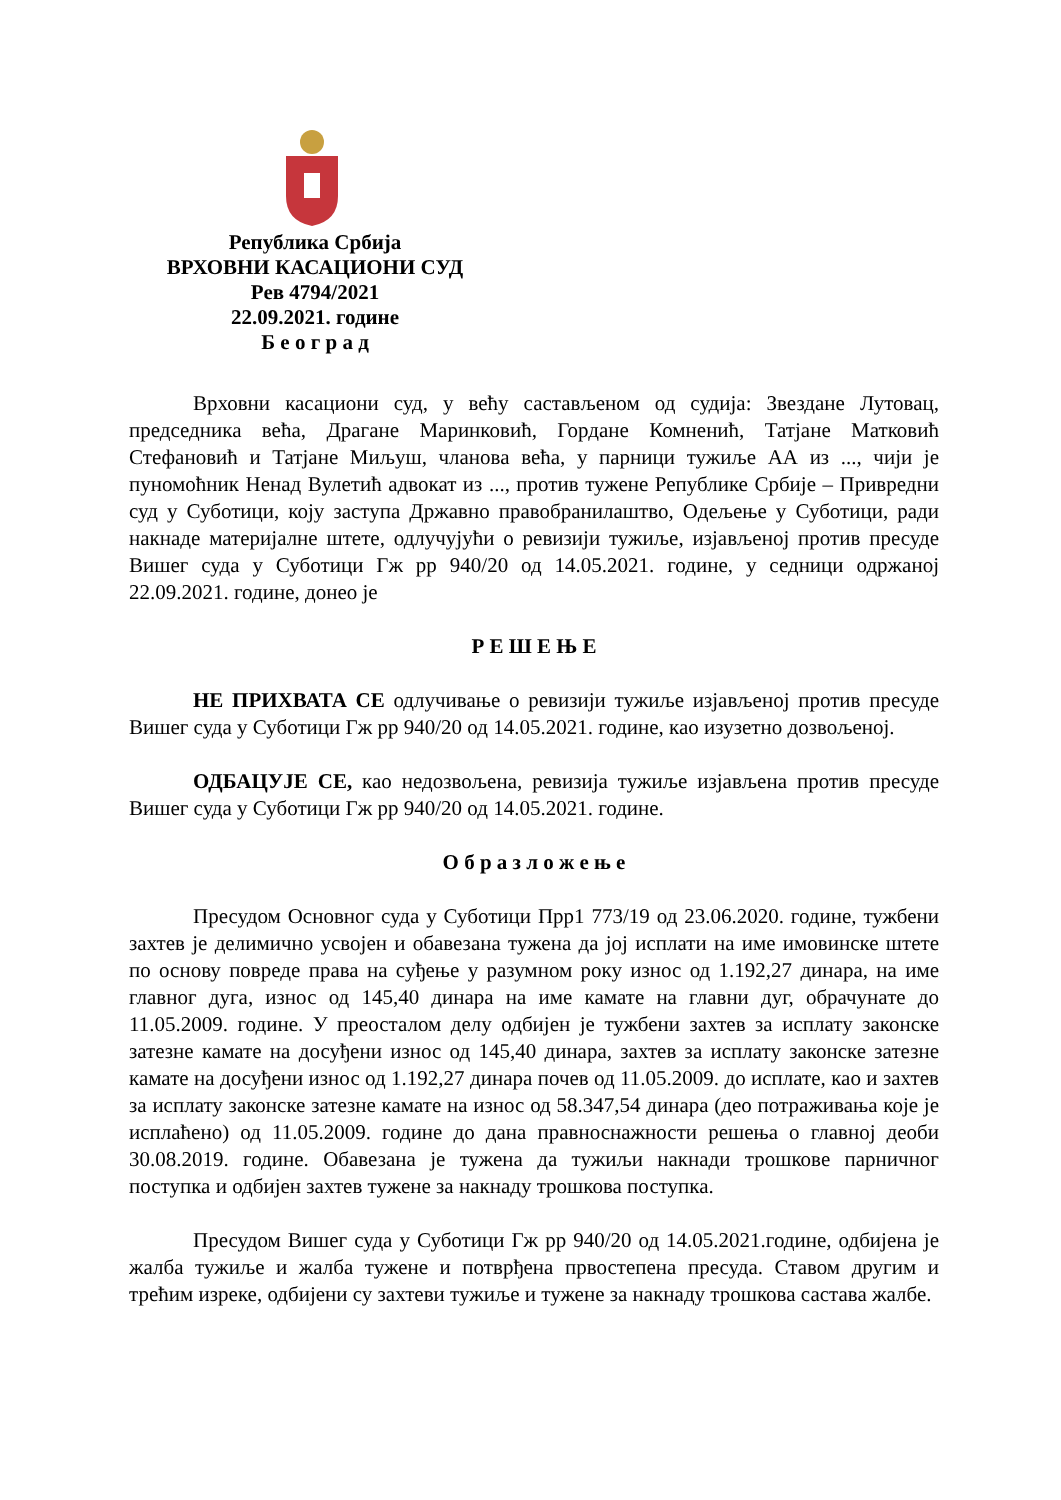Република Србија
ВРХОВНИ КАСАЦИОНИ СУД
Рев 4794/2021
22.09.2021. године
Б е о г р а д
Врховни касациони суд, у већу састављеном од судија: Звездане Лутовац, председника већа, Драгане Маринковић, Гордане Комненић, Татјане Матковић Стефановић и Татјане Миљуш, чланова већа, у парници тужиље АА из ..., чији је пуномоћник Ненад Вулетић адвокат из ..., против тужене Републике Србије – Привредни суд у Суботици, коју заступа Државно правобранилаштво, Одељење у Суботици, ради накнаде материјалне штете, одлучујући о ревизији тужиље, изјављеној против пресуде Вишег суда у Суботици Гж рр 940/20 од 14.05.2021. године, у седници одржаној 22.09.2021. године, донео је
Р Е Ш Е Њ Е
НЕ ПРИХВАТА СЕ одлучивање о ревизији тужиље изјављеној против пресуде Вишег суда у Суботици Гж рр 940/20 од 14.05.2021. године, као изузетно дозвољеној.
ОДБАЦУЈЕ СЕ, као недозвољена, ревизија тужиље изјављена против пресуде Вишег суда у Суботици Гж рр 940/20 од 14.05.2021. године.
О б р а з л о ж е њ е
Пресудом Основног суда у Суботици Прр1 773/19 од 23.06.2020. године, тужбени захтев је делимично усвојен и обавезана тужена да јој исплати на име имовинске штете по основу повреде права на суђење у разумном року износ од 1.192,27 динара, на име главног дуга, износ од 145,40 динара на име камате на главни дуг, обрачунате до 11.05.2009. године. У преосталом делу одбијен је тужбени захтев за исплату законске затезне камате на досуђени износ од 145,40 динара, захтев за исплату законске затезне камате на досуђени износ од 1.192,27 динара почев од 11.05.2009. до исплате, као и захтев за исплату законске затезне камате на износ од 58.347,54 динара (део потраживања које је исплаћено) од 11.05.2009. године до дана правноснажности решења о главној деоби 30.08.2019. године. Обавезана је тужена да тужиљи накнади трошкове парничног поступка и одбијен захтев тужене за накнаду трошкова поступка.
Пресудом Вишег суда у Суботици Гж рр 940/20 од 14.05.2021.године, одбијена је жалба тужиље и жалба тужене и потврђена првостепена пресуда. Ставом другим и трећим изреке, одбијени су захтеви тужиље и тужене за накнаду трошкова састава жалбе.